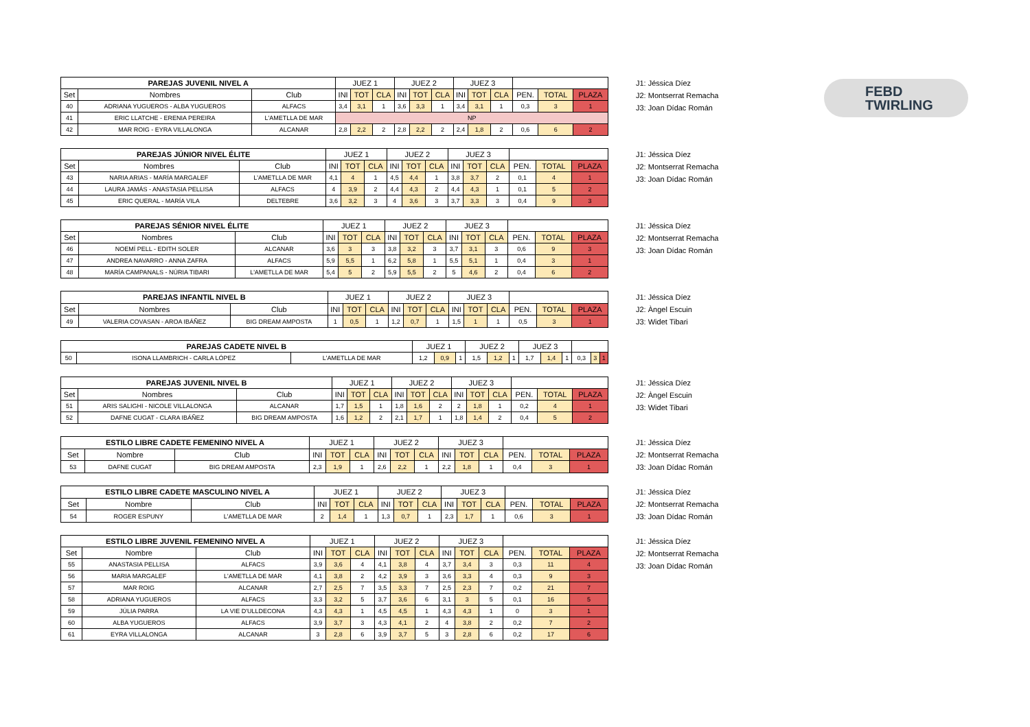FEBD
TWIRLING
| PAREJAS JUVENIL NIVEL A | | | JUEZ 1 | | | JUEZ 2 | | | JUEZ 3 | | | | | |
| --- | --- | --- | --- | --- | --- | --- | --- | --- | --- | --- | --- | --- | --- | --- |
| Set | Nombres | Club | INI | TOT | CLA | INI | TOT | CLA | INI | TOT | CLA | PEN. | TOTAL | PLAZA |
| 40 | ADRIANA YUGUEROS - ALBA YUGUEROS | ALFACS | 3,4 | 3,1 | 1 | 3,6 | 3,3 | 1 | 3,4 | 3,1 | 1 | 0,3 | 3 | 1 |
| 41 | ERIC LLATCHE - ERENIA PEREIRA | L'AMETLLA DE MAR | NP | | | | | | | | | | | |
| 42 | MAR ROIG - EYRA VILLALONGA | ALCANAR | 2,8 | 2,2 | 2 | 2,8 | 2,2 | 2 | 2,4 | 1,8 | 2 | 0,6 | 6 | 2 |
J1: Jéssica Díez
J2: Montserrat Remacha
J3: Joan Dídac Román
| PAREJAS JÚNIOR NIVEL ÉLITE | | | JUEZ 1 | | | JUEZ 2 | | | JUEZ 3 | | | | | |
| --- | --- | --- | --- | --- | --- | --- | --- | --- | --- | --- | --- | --- | --- | --- |
| Set | Nombres | Club | INI | TOT | CLA | INI | TOT | CLA | INI | TOT | CLA | PEN. | TOTAL | PLAZA |
| 43 | NARIA ARIAS - MARÍA MARGALEF | L'AMETLLA DE MAR | 4,1 | 4 | 1 | 4,5 | 4,4 | 1 | 3,8 | 3,7 | 2 | 0,1 | 4 | 1 |
| 44 | LAURA JAMÁS - ANASTASIA PELLISA | ALFACS | 4 | 3,9 | 2 | 4,4 | 4,3 | 2 | 4,4 | 4,3 | 1 | 0,1 | 5 | 2 |
| 45 | ERIC QUERAL - MARÍA VILA | DELTEBRE | 3,6 | 3,2 | 3 | 4 | 3,6 | 3 | 3,7 | 3,3 | 3 | 0,4 | 9 | 3 |
J1: Jéssica Díez
J2: Montserrat Remacha
J3: Joan Dídac Román
| PAREJAS SÉNIOR NIVEL ÉLITE | | | JUEZ 1 | | | JUEZ 2 | | | JUEZ 3 | | | | | |
| --- | --- | --- | --- | --- | --- | --- | --- | --- | --- | --- | --- | --- | --- | --- |
| Set | Nombres | Club | INI | TOT | CLA | INI | TOT | CLA | INI | TOT | CLA | PEN. | TOTAL | PLAZA |
| 46 | NOEMÍ PELL - EDITH SOLER | ALCANAR | 3,6 | 3 | 3 | 3,8 | 3,2 | 3 | 3,7 | 3,1 | 3 | 0,6 | 9 | 3 |
| 47 | ANDREA NAVARRO - ANNA ZAFRA | ALFACS | 5,9 | 5,5 | 1 | 6,2 | 5,8 | 1 | 5,5 | 5,1 | 1 | 0,4 | 3 | 1 |
| 48 | MARÍA CAMPANALS - NÚRIA TIBARI | L'AMETLLA DE MAR | 5,4 | 5 | 2 | 5,9 | 5,5 | 2 | 5 | 4,6 | 2 | 0,4 | 6 | 2 |
J1: Jéssica Díez
J2: Montserrat Remacha
J3: Joan Dídac Román
| PAREJAS INFANTIL NIVEL B | | | JUEZ 1 | | | JUEZ 2 | | | JUEZ 3 | | | | | |
| --- | --- | --- | --- | --- | --- | --- | --- | --- | --- | --- | --- | --- | --- | --- |
| Set | Nombres | Club | INI | TOT | CLA | INI | TOT | CLA | INI | TOT | CLA | PEN. | TOTAL | PLAZA |
| 49 | VALERIA COVASAN - AROA IBÁÑEZ | BIG DREAM AMPOSTA | 1 | 0,5 | 1 | 1,2 | 0,7 | 1 | 1,5 | 1 | 1 | 0,5 | 3 | 1 |
J1: Jéssica Díez
J2: Àngel Escuin
J3: Widet Tibari
| PAREJAS CADETE NIVEL B | | | JUEZ 1 | | | JUEZ 2 | | | JUEZ 3 | | | | | |
| --- | --- | --- | --- | --- | --- | --- | --- | --- | --- | --- | --- | --- | --- | --- |
| 50 | ISONA LLAMBRICH - CARLA LÓPEZ | L'AMETLLA DE MAR | 1,2 | 0,9 | 1 | 1,5 | 1,2 | 1 | 1,7 | 1,4 | 1 | 0,3 | 3 | 1 |
| PAREJAS JUVENIL NIVEL B | | | JUEZ 1 | | | JUEZ 2 | | | JUEZ 3 | | | | | |
| --- | --- | --- | --- | --- | --- | --- | --- | --- | --- | --- | --- | --- | --- | --- |
| Set | Nombres | Club | INI | TOT | CLA | INI | TOT | CLA | INI | TOT | CLA | PEN. | TOTAL | PLAZA |
| 51 | ARIS SALIGHI - NICOLE VILLALONGA | ALCANAR | 1,7 | 1,5 | 1 | 1,8 | 1,6 | 2 | 2 | 1,8 | 1 | 0,2 | 4 | 1 |
| 52 | DAFNE CUGAT - CLARA IBÁÑEZ | BIG DREAM AMPOSTA | 1,6 | 1,2 | 2 | 2,1 | 1,7 | 1 | 1,8 | 1,4 | 2 | 0,4 | 5 | 2 |
J1: Jéssica Díez
J2: Àngel Escuin
J3: Widet Tibari
| ESTILO LIBRE CADETE FEMENINO NIVEL A | | | JUEZ 1 | | | JUEZ 2 | | | JUEZ 3 | | | | | |
| --- | --- | --- | --- | --- | --- | --- | --- | --- | --- | --- | --- | --- | --- | --- |
| Set | Nombre | Club | INI | TOT | CLA | INI | TOT | CLA | INI | TOT | CLA | PEN. | TOTAL | PLAZA |
| 53 | DAFNE CUGAT | BIG DREAM AMPOSTA | 2,3 | 1,9 | 1 | 2,6 | 2,2 | 1 | 2,2 | 1,8 | 1 | 0,4 | 3 | 1 |
J1: Jéssica Díez
J2: Montserrat Remacha
J3: Joan Dídac Román
| ESTILO LIBRE CADETE MASCULINO NIVEL A | | | JUEZ 1 | | | JUEZ 2 | | | JUEZ 3 | | | | | |
| --- | --- | --- | --- | --- | --- | --- | --- | --- | --- | --- | --- | --- | --- | --- |
| Set | Nombre | Club | INI | TOT | CLA | INI | TOT | CLA | INI | TOT | CLA | PEN. | TOTAL | PLAZA |
| 54 | ROGER ESPUNY | L'AMETLLA DE MAR | 2 | 1,4 | 1 | 1,3 | 0,7 | 1 | 2,3 | 1,7 | 1 | 0,6 | 3 | 1 |
J1: Jéssica Díez
J2: Montserrat Remacha
J3: Joan Dídac Román
| ESTILO LIBRE JUVENIL FEMENINO NIVEL A | | | JUEZ 1 | | | JUEZ 2 | | | JUEZ 3 | | | | | |
| --- | --- | --- | --- | --- | --- | --- | --- | --- | --- | --- | --- | --- | --- | --- |
| Set | Nombre | Club | INI | TOT | CLA | INI | TOT | CLA | INI | TOT | CLA | PEN. | TOTAL | PLAZA |
| 55 | ANASTASIA PELLISA | ALFACS | 3,9 | 3,6 | 4 | 4,1 | 3,8 | 4 | 3,7 | 3,4 | 3 | 0,3 | 11 | 4 |
| 56 | MARIA MARGALEF | L'AMETLLA DE MAR | 4,1 | 3,8 | 2 | 4,2 | 3,9 | 3 | 3,6 | 3,3 | 4 | 0,3 | 9 | 3 |
| 57 | MAR ROIG | ALCANAR | 2,7 | 2,5 | 7 | 3,5 | 3,3 | 7 | 2,5 | 2,3 | 7 | 0,2 | 21 | 7 |
| 58 | ADRIANA YUGUEROS | ALFACS | 3,3 | 3,2 | 5 | 3,7 | 3,6 | 6 | 3,1 | 3 | 5 | 0,1 | 16 | 5 |
| 59 | JÚLIA PARRA | LA VIE D'ULLDECONA | 4,3 | 4,3 | 1 | 4,5 | 4,5 | 1 | 4,3 | 4,3 | 1 | 0 | 3 | 1 |
| 60 | ALBA YUGUEROS | ALFACS | 3,9 | 3,7 | 3 | 4,3 | 4,1 | 2 | 4 | 3,8 | 2 | 0,2 | 7 | 2 |
| 61 | EYRA VILLALONGA | ALCANAR | 3 | 2,8 | 6 | 3,9 | 3,7 | 5 | 3 | 2,8 | 6 | 0,2 | 17 | 6 |
J1: Jéssica Díez
J2: Montserrat Remacha
J3: Joan Dídac Román